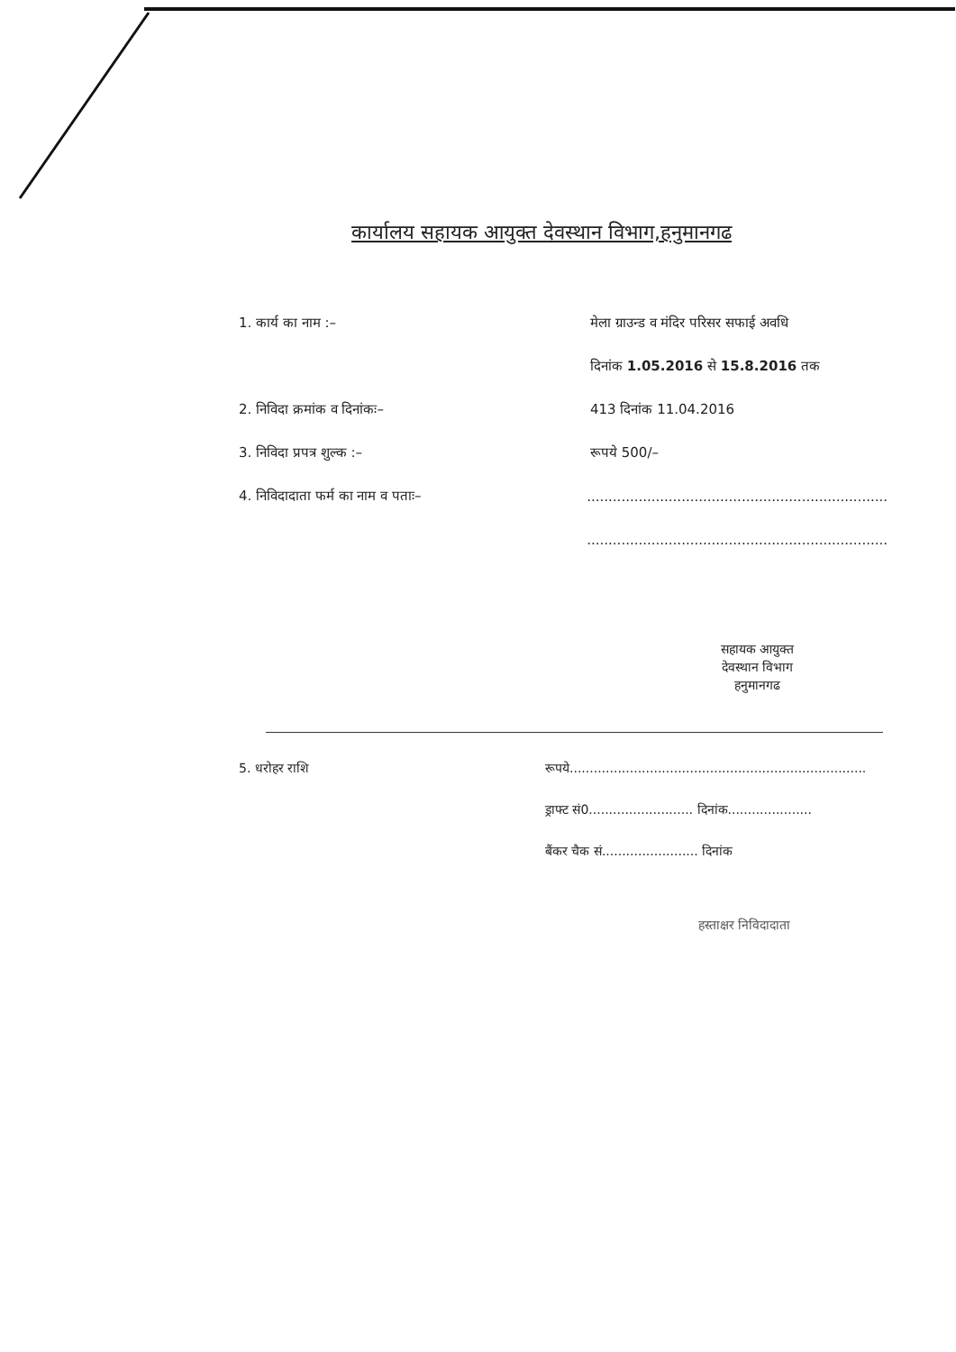कार्यालय सहायक आयुक्त देवस्थान विभाग,हनुमानगढ
1. कार्य का नाम :–
मेला ग्राउन्ड व मंदिर परिसर सफाई अवधि
दिनांक 1.05.2016 से 15.8.2016 तक
2. निविदा क्रमांक व दिनांकः– 413 दिनांक 11.04.2016
3. निविदा प्रपत्र शुल्क :– रूपये 500/–
4. निविदादाता फर्म का नाम व पताः–
......................................................................
......................................................................
सहायक आयुक्त
देवस्थान विभाग
हनुमानगढ
5. धरोहर राशि
रूपये..........................................................................
ड्राफ्ट सं0.......................... दिनांक.....................
बैंकर चैक सं........................ दिनांक
हस्ताक्षर निविदादाता